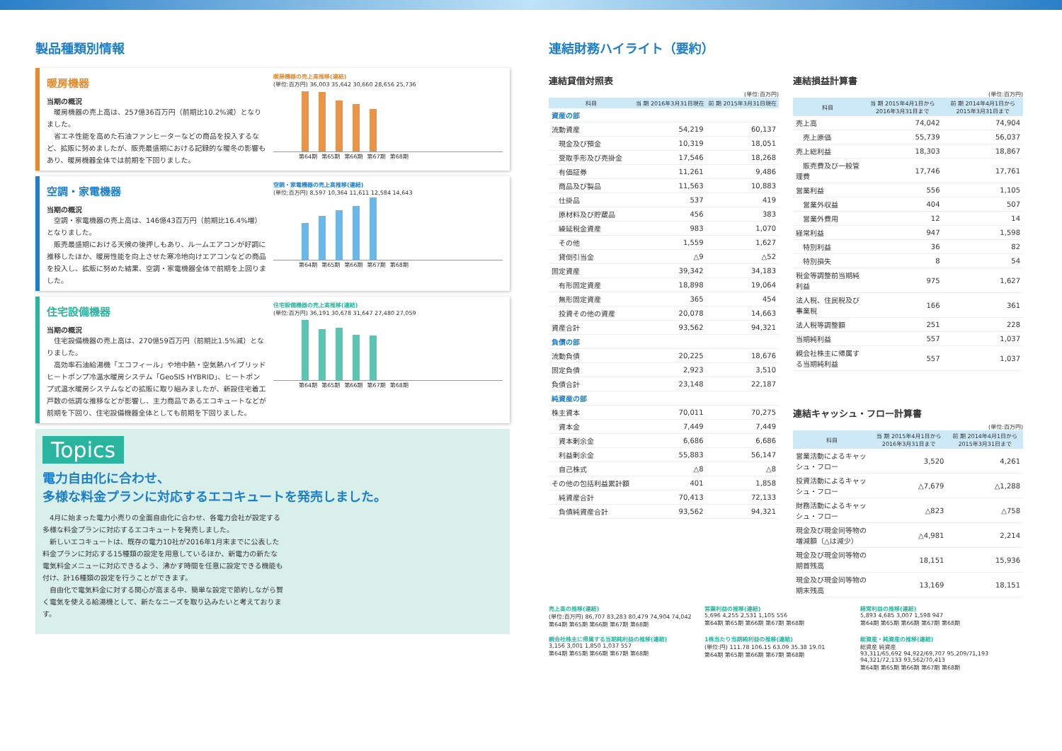製品種類別情報
暖房機器
当期の概況
　暖房機器の売上高は、257億36百万円（前期比10.2%減）となりました。
　省エネ性能を高めた石油ファンヒーターなどの商品を投入するなど、拡販に努めましたが、販売最盛期における記録的な暖冬の影響もあり、暖房機器全体では前期を下回りました。
暖房機器の売上高推移(連結)
(単位:百万円) 36,003 35,642 30,660 28,656 25,736
第64期 第65期 第66期 第67期 第68期
空調・家電機器
当期の概況
　空調・家電機器の売上高は、146億43百万円（前期比16.4%増）となりました。
　販売最盛期における天候の後押しもあり、ルームエアコンが好調に推移したほか、暖房性能を向上させた寒冷地向けエアコンなどの商品を投入し、拡販に努めた結果、空調・家電機器全体で前期を上回りました。
空調・家電機器の売上高推移(連結)
(単位:百万円) 8,597 10,364 11,611 12,584 14,643
第64期 第65期 第66期 第67期 第68期
住宅設備機器
当期の概況
　住宅設備機器の売上高は、270億59百万円（前期比1.5%減）となりました。
　高効率石油給湯機「エコフィール」や地中熱・空気熱ハイブリッドヒートポンプ冷温水暖房システム「GeoSIS HYBRID」、ヒートポンプ式温水暖房システムなどの拡販に取り組みましたが、新設住宅着工戸数の低調な推移などが影響し、主力商品であるエコキュートなどが前期を下回り、住宅設備機器全体としても前期を下回りました。
住宅設備機器の売上高推移(連結)
(単位:百万円) 36,191 30,678 31,647 27,480 27,059
第64期 第65期 第66期 第67期 第68期
Topics
電力自由化に合わせ、
多様な料金プランに対応するエコキュートを発売しました。
　4月に始まった電力小売りの全面自由化に合わせ、各電力会社が設定する多様な料金プランに対応するエコキュートを発売しました。
　新しいエコキュートは、既存の電力10社が2016年1月末までに公表した料金プランに対応する15種類の設定を用意しているほか、新電力の新たな電気料金メニューに対応できるよう、沸かす時間を任意に設定できる機能も付け、計16種類の設定を行うことができます。
　自由化で電気料金に対する関心が高まる中、簡単な設定で節約しながら賢く電気を使える給湯機として、新たなニーズを取り込みたいと考えております。
連結財務ハイライト（要約）
連結貸借対照表
(単位:百万円)
| 科目 | 当 期 2016年3月31日現在 | 前 期 2015年3月31日現在 |
| --- | --- | --- |
| 資産の部 | | |
| 流動資産 | 54,219 | 60,137 |
| 現金及び預金 | 10,319 | 18,051 |
| 受取手形及び売掛金 | 17,546 | 18,268 |
| 有価証券 | 11,261 | 9,486 |
| 商品及び製品 | 11,563 | 10,883 |
| 仕掛品 | 537 | 419 |
| 原材料及び貯蔵品 | 456 | 383 |
| 繰延税金資産 | 983 | 1,070 |
| その他 | 1,559 | 1,627 |
| 貸倒引当金 | △9 | △52 |
| 固定資産 | 39,342 | 34,183 |
| 有形固定資産 | 18,898 | 19,064 |
| 無形固定資産 | 365 | 454 |
| 投資その他の資産 | 20,078 | 14,663 |
| 資産合計 | 93,562 | 94,321 |
| 負債の部 | | |
| 流動負債 | 20,225 | 18,676 |
| 固定負債 | 2,923 | 3,510 |
| 負債合計 | 23,148 | 22,187 |
| 純資産の部 | | |
| 株主資本 | 70,011 | 70,275 |
| 資本金 | 7,449 | 7,449 |
| 資本剰余金 | 6,686 | 6,686 |
| 利益剰余金 | 55,883 | 56,147 |
| 自己株式 | △8 | △8 |
| その他の包括利益累計額 | 401 | 1,858 |
| 純資産合計 | 70,413 | 72,133 |
| 負債純資産合計 | 93,562 | 94,321 |
連結損益計算書
(単位:百万円)
| 科目 | 当 期 2015年4月1日から 2016年3月31日まで | 前 期 2014年4月1日から 2015年3月31日まで |
| --- | --- | --- |
| 売上高 | 74,042 | 74,904 |
| 売上原価 | 55,739 | 56,037 |
| 売上総利益 | 18,303 | 18,867 |
| 販売費及び一般管理費 | 17,746 | 17,761 |
| 営業利益 | 556 | 1,105 |
| 営業外収益 | 404 | 507 |
| 営業外費用 | 12 | 14 |
| 経常利益 | 947 | 1,598 |
| 特別利益 | 36 | 82 |
| 特別損失 | 8 | 54 |
| 税金等調整前当期純利益 | 975 | 1,627 |
| 法人税、住民税及び事業税 | 166 | 361 |
| 法人税等調整額 | 251 | 228 |
| 当期純利益 | 557 | 1,037 |
| 親会社株主に帰属する当期純利益 | 557 | 1,037 |
連結キャッシュ・フロー計算書
(単位:百万円)
| 科目 | 当 期 2015年4月1日から 2016年3月31日まで | 前 期 2014年4月1日から 2015年3月31日まで |
| --- | --- | --- |
| 営業活動によるキャッシュ・フロー | 3,520 | 4,261 |
| 投資活動によるキャッシュ・フロー | △7,679 | △1,288 |
| 財務活動によるキャッシュ・フロー | △823 | △758 |
| 現金及び現金同等物の増減額（△は減少） | △4,981 | 2,214 |
| 現金及び現金同等物の期首残高 | 18,151 | 15,936 |
| 現金及び現金同等物の期末残高 | 13,169 | 18,151 |
売上高の推移(連結)
(単位:百万円) 86,707 83,283 80,479 74,904 74,042
第64期 第65期 第66期 第67期 第68期
営業利益の推移(連結)
5,696 4,255 2,531 1,105 556
第64期 第65期 第66期 第67期 第68期
経常利益の推移(連結)
5,893 4,685 3,007 1,598 947
第64期 第65期 第66期 第67期 第68期
親会社株主に帰属する当期純利益の推移(連結)
3,156 3,001 1,850 1,037 557
第64期 第65期 第66期 第67期 第68期
1株当たり当期純利益の推移(連結)
(単位:円) 111.78 106.15 63.09 35.38 19.01
第64期 第65期 第66期 第67期 第68期
総資産・純資産の推移(連結)
総資産 純資産
93,311/65,692 94,922/69,707 95,209/71,193 94,321/72,133 93,562/70,413
第64期 第65期 第66期 第67期 第68期